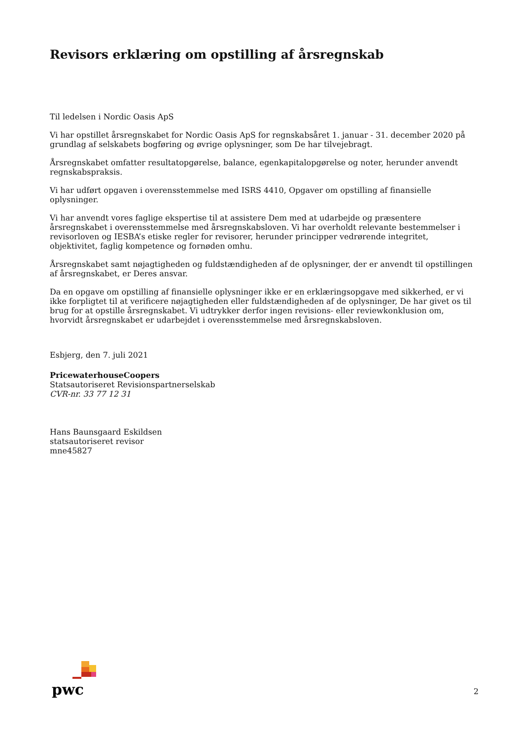Revisors erklæring om opstilling af årsregnskab
Til ledelsen i Nordic Oasis ApS
Vi har opstillet årsregnskabet for Nordic Oasis ApS for regnskabsåret 1. januar - 31. december 2020 på grundlag af selskabets bogføring og øvrige oplysninger, som De har tilvejebragt.
Årsregnskabet omfatter resultatopgørelse, balance, egenkapitalopgørelse og noter, herunder anvendt regnskabspraksis.
Vi har udført opgaven i overensstemmelse med ISRS 4410, Opgaver om opstilling af finansielle oplysninger.
Vi har anvendt vores faglige ekspertise til at assistere Dem med at udarbejde og præsentere årsregnskabet i overensstemmelse med årsregnskabsloven. Vi har overholdt relevante bestemmelser i revisorloven og IESBA’s etiske regler for revisorer, herunder principper vedrørende integritet, objektivitet, faglig kompetence og fornøden omhu.
Årsregnskabet samt nøjagtigheden og fuldstændigheden af de oplysninger, der er anvendt til opstillingen af årsregnskabet, er Deres ansvar.
Da en opgave om opstilling af finansielle oplysninger ikke er en erklæringsopgave med sikkerhed, er vi ikke forpligtet til at verificere nøjagtigheden eller fuldstændigheden af de oplysninger, De har givet os til brug for at opstille årsregnskabet. Vi udtrykker derfor ingen revisions- eller reviewkonklusion om, hvorvidt årsregnskabet er udarbejdet i overensstemmelse med årsregnskabsloven.
Esbjerg, den 7. juli 2021
PricewaterhouseCoopers
Statsautoriseret Revisionspartnerselskab
CVR-nr. 33 77 12 31
Hans Baunsgaard Eskildsen
statsautoriseret revisor
mne45827
pwc
2